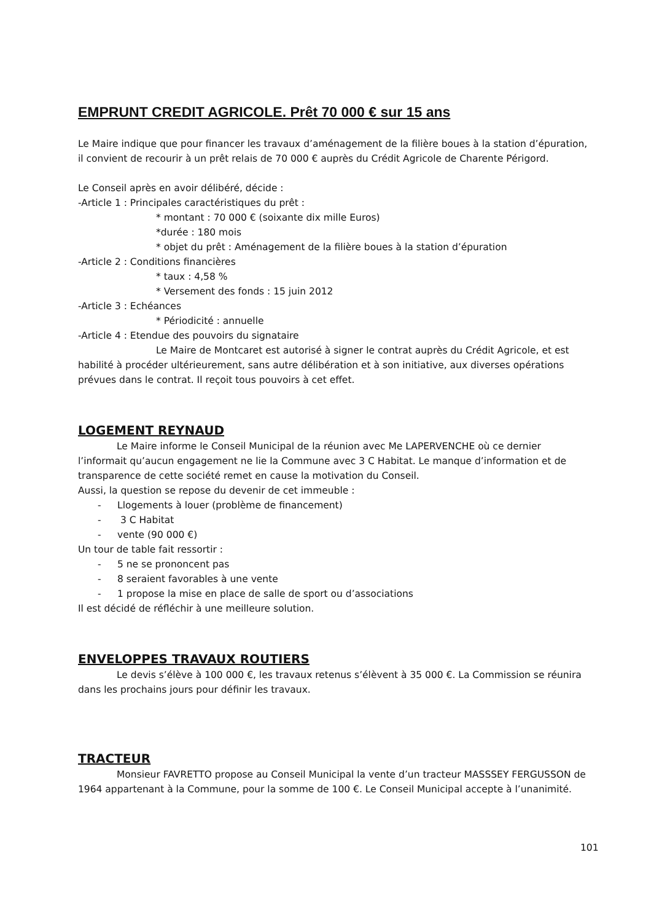EMPRUNT CREDIT AGRICOLE. Prêt 70 000 € sur 15 ans
Le Maire indique que pour financer les travaux d’aménagement de la filière boues à la station d’épuration, il convient de recourir à un prêt relais de 70 000 € auprès du Crédit Agricole de Charente Périgord.
Le Conseil après en avoir délibéré, décide :
-Article 1 : Principales caractéristiques du prêt :
* montant : 70 000 € (soixante dix mille Euros)
*durée : 180 mois
* objet du prêt : Aménagement de la filière boues à la station d’épuration
-Article 2 : Conditions financières
* taux : 4,58 %
* Versement des fonds : 15 juin 2012
-Article 3 : Echéances
* Périodicité : annuelle
-Article 4 : Etendue des pouvoirs du signataire
Le Maire de Montcaret est autorisé à signer le contrat auprès du Crédit Agricole, et est habilité à procéder ultérieurement, sans autre délibération et à son initiative, aux diverses opérations prévues dans le contrat. Il reçoit tous pouvoirs à cet effet.
LOGEMENT REYNAUD
Le Maire informe le Conseil Municipal de la réunion avec Me LAPERVENCHE où ce dernier l’informait qu’aucun engagement ne lie la Commune avec 3 C Habitat. Le manque d’information et de transparence de cette société remet en cause la motivation du Conseil.
Aussi, la question se repose du devenir de cet immeuble :
- Llogements à louer (problème de financement)
- 3 C Habitat
- vente (90 000 €)
Un tour de table fait ressortir :
- 5 ne se prononcent pas
- 8 seraient favorables à une vente
- 1 propose la mise en place de salle de sport ou d’associations
Il est décidé de réfléchir à une meilleure solution.
ENVELOPPES TRAVAUX ROUTIERS
Le devis s’élève à 100 000 €, les travaux retenus s’élèvent à 35 000 €. La Commission se réunira dans les prochains jours pour définir les travaux.
TRACTEUR
Monsieur FAVRETTO propose au Conseil Municipal la vente d’un tracteur MASSSEY FERGUSSON de 1964 appartenant à la Commune, pour la somme de 100 €. Le Conseil Municipal accepte à l’unanimité.
101